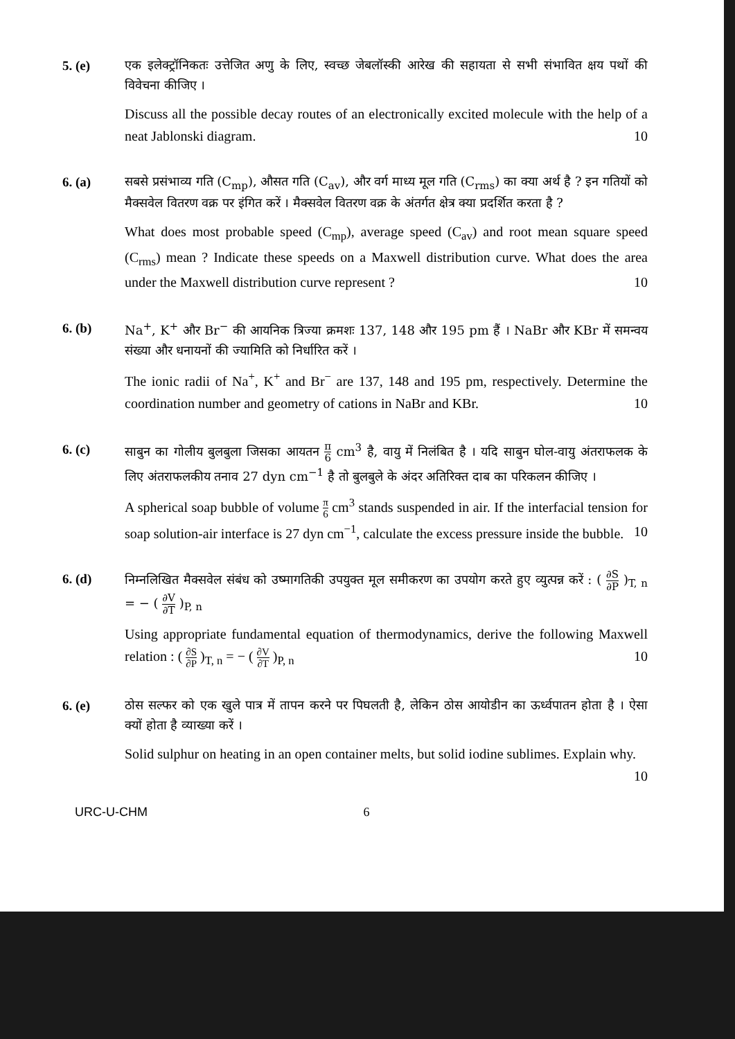5. (e) एक इलेक्ट्रॉनिकतः उत्तेजित अणु के लिए, स्वच्छ जेबलॉस्की आरेख की सहायता से सभी संभावित क्षय पथों की विवेचना कीजिए ।
Discuss all the possible decay routes of an electronically excited molecule with the help of a neat Jablonski diagram. 10
6. (a) सबसे प्रसंभाव्य गति (C<sub>mp</sub>), औसत गति (C<sub>av</sub>), और वर्ग माध्य मूल गति (C<sub>rms</sub>) का क्या अर्थ है ? इन गतियों को मैक्सवेल वितरण वक्र पर इंगित करें । मैक्सवेल वितरण वक्र के अंतर्गत क्षेत्र क्या प्रदर्शित करता है ?
What does most probable speed (C<sub>mp</sub>), average speed (C<sub>av</sub>) and root mean square speed (C<sub>rms</sub>) mean ? Indicate these speeds on a Maxwell distribution curve. What does the area under the Maxwell distribution curve represent ? 10
6. (b) Na<sup>+</sup>, K<sup>+</sup> और Br<sup>−</sup> की आयनिक त्रिज्या क्रमशः 137, 148 और 195 pm हैं । NaBr और KBr में समन्वय संख्या और धनायनों की ज्यामिति को निर्धारित करें ।
The ionic radii of Na<sup>+</sup>, K<sup>+</sup> and Br<sup>−</sup> are 137, 148 and 195 pm, respectively. Determine the coordination number and geometry of cations in NaBr and KBr. 10
6. (c) साबुन का गोलीय बुलबुला जिसका आयतन π 6 cm<sup>3</sup> है, वायु में निलंबित है । यदि साबुन घोल-वायु अंतराफलक के लिए अंतराफलकीय तनाव 27 dyn cm<sup>−1</sup> है तो बुलबुले के अंदर अतिरिक्त दाब का परिकलन कीजिए ।
A spherical soap bubble of volume π 6 cm<sup>3</sup> stands suspended in air. If the interfacial tension for soap solution-air interface is 27 dyn cm<sup>−1</sup>, calculate the excess pressure inside the bubble. 10
6. (d) निम्नलिखित मैक्सवेल संबंध को उष्मागतिकी उपयुक्त मूल समीकरण का उपयोग करते हुए व्युत्पन्न करें : ( ∂S ∂P )<sub>T, n</sub> = − ( ∂V ∂T )<sub>P, n</sub>
Using appropriate fundamental equation of thermodynamics, derive the following Maxwell relation : ( ∂S ∂P )<sub>T, n</sub> = − ( ∂V ∂T )<sub>P, n</sub> 10
6. (e) ठोस सल्फर को एक खुले पात्र में तापन करने पर पिघलती है, लेकिन ठोस आयोडीन का ऊर्ध्वपातन होता है । ऐसा क्यों होता है व्याख्या करें ।
Solid sulphur on heating in an open container melts, but solid iodine sublimes. Explain why. 10
URC-U-CHM 6